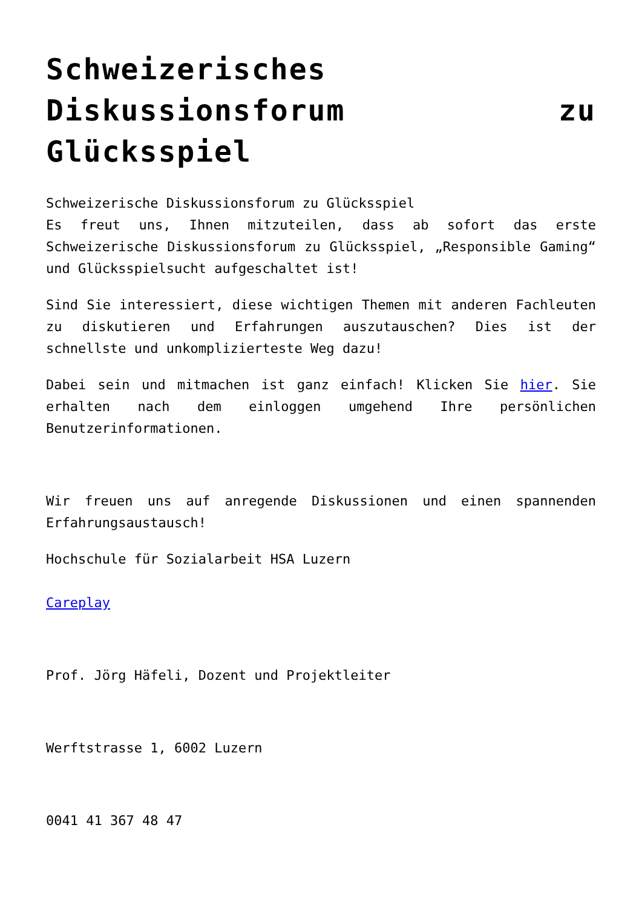Schweizerisches Diskussionsforum zu Glücksspiel
Schweizerische Diskussionsforum zu Glücksspiel
Es freut uns, Ihnen mitzuteilen, dass ab sofort das erste Schweizerische Diskussionsforum zu Glücksspiel, „Responsible Gaming“ und Glücksspielsucht aufgeschaltet ist!
Sind Sie interessiert, diese wichtigen Themen mit anderen Fachleuten zu diskutieren und Erfahrungen auszutauschen? Dies ist der schnellste und unkomplizierteste Weg dazu!
Dabei sein und mitmachen ist ganz einfach! Klicken Sie hier. Sie erhalten nach dem einloggen umgehend Ihre persönlichen Benutzerinformationen.
Wir freuen uns auf anregende Diskussionen und einen spannenden Erfahrungsaustausch!
Hochschule für Sozialarbeit HSA Luzern
Careplay
Prof. Jörg Häfeli, Dozent und Projektleiter
Werftstrasse 1, 6002 Luzern
0041 41 367 48 47